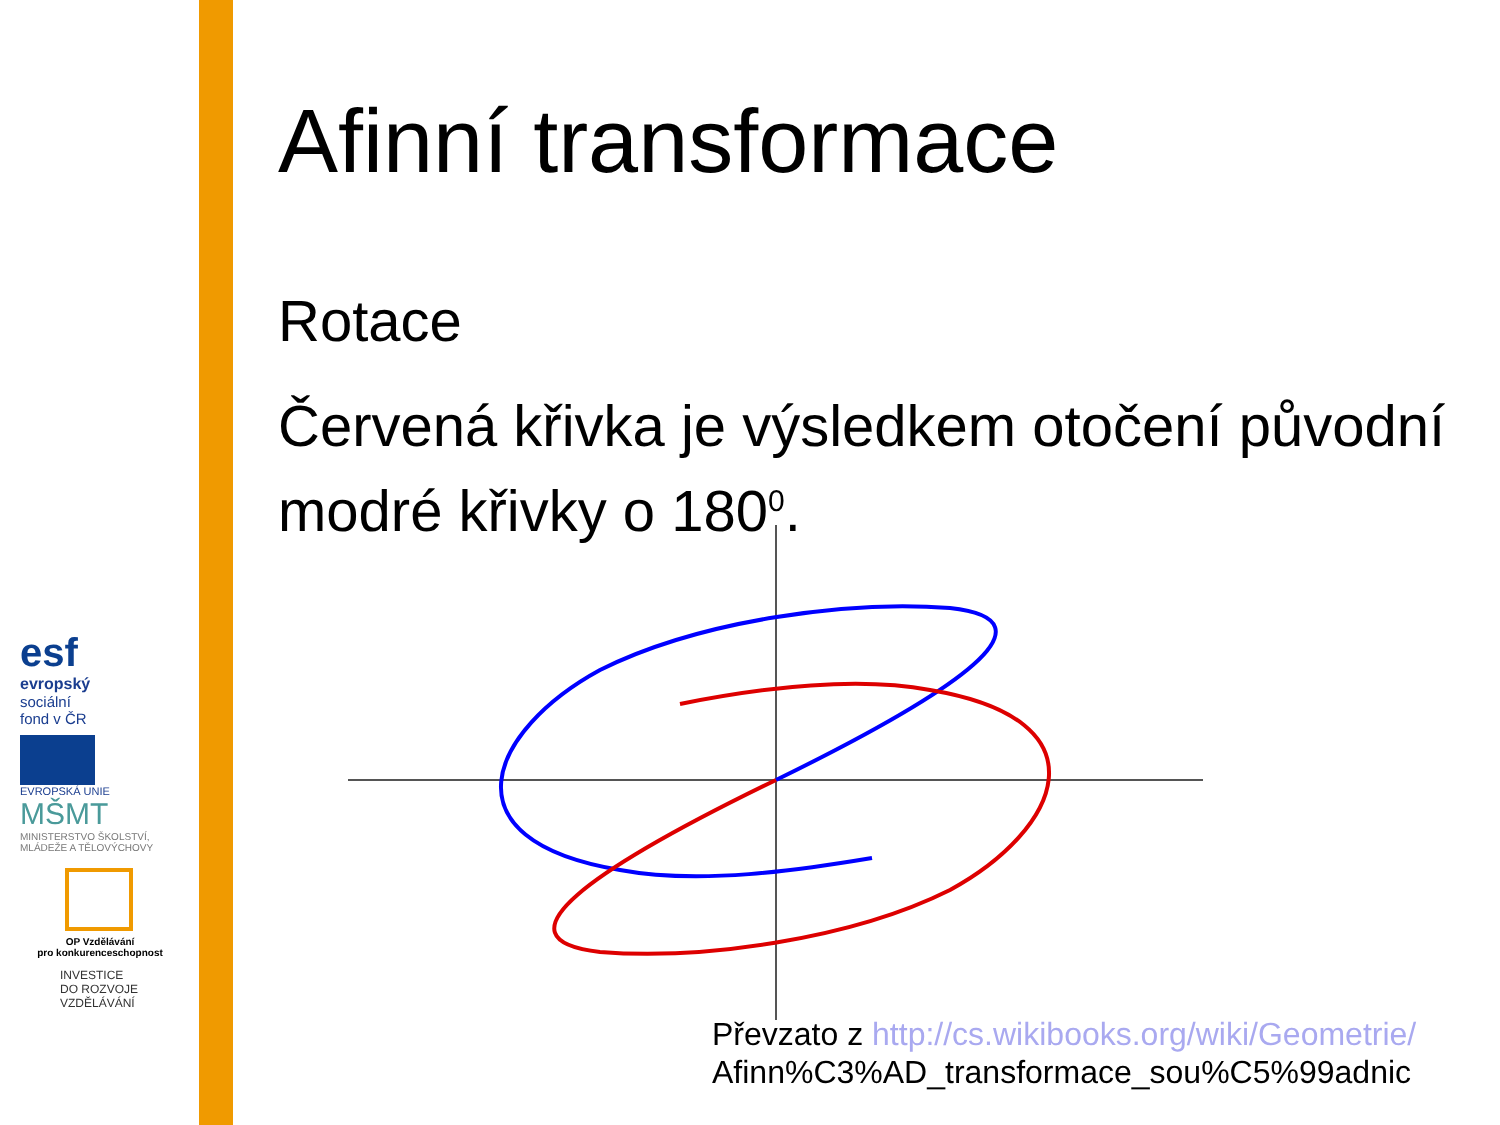esf
evropský
sociální
fond v ČR
EVROPSKÁ UNIE
MŠMT
MINISTERSTVO ŠKOLSTVÍ,
MLÁDEŽE A TĚLOVÝCHOVY
OP Vzdělávání
pro konkurenceschopnost
INVESTICE
DO ROZVOJE
VZDĚLÁVÁNÍ
Afinní transformace
Rotace
Červená křivka je výsledkem otočení původní modré křivky o 180<sup>0</sup>.
Převzato z http://cs.wikibooks.org/wiki/Geometrie/
Afinn%C3%AD_transformace_sou%C5%99adnic